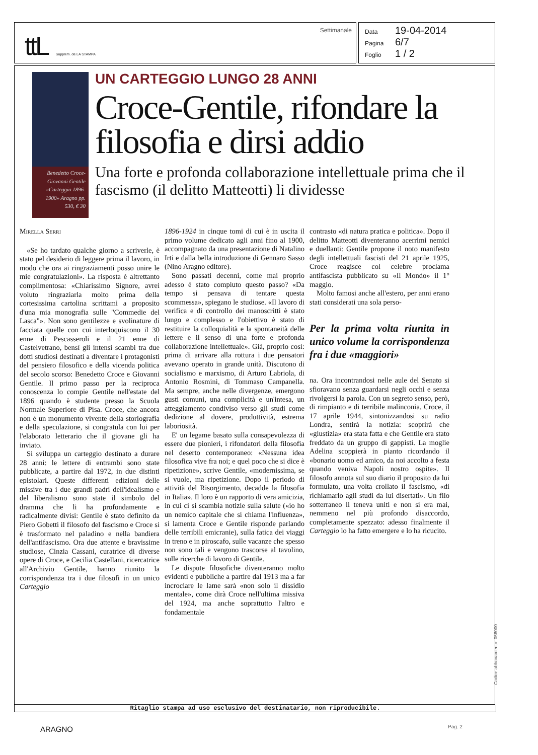ttL Supplem. de LA STAMPA Settimanale
Data 19-04-2014
Pagina 6/7
Foglio 1 / 2
Benedetto Croce-Giovanni Gentile «Carteggio 1896-1900» Aragno pp. 530, € 30
UN CARTEGGIO LUNGO 28 ANNI
Croce-Gentile, rifondare la filosofia e dirsi addio
Una forte e profonda collaborazione intellettuale prima che il fascismo (il delitto Matteotti) li dividesse
Mirella Serri
«Se ho tardato qualche giorno a scriverle, è stato pel desiderio di leggere prima il lavoro, in modo che ora ai ringraziamenti posso unire le mie congratulazioni». La risposta è altrettanto complimentosa: «Chiarissimo Signore, avrei voluto ringraziarla molto prima della cortesissima cartolina scrittami a proposito d'una mia monografia sulle "Commedie del Lasca"». Non sono gentilezze e svolinature di facciata quelle con cui interloquiscono il 30 enne di Pescasseroli e il 21 enne di Castelvetrano, bensì gli intensi scambi tra due dotti studiosi destinati a diventare i protagonisti del pensiero filosofico e della vicenda politica del secolo scorso: Benedetto Croce e Giovanni Gentile. Il primo passo per la reciproca conoscenza lo compie Gentile nell'estate del 1896 quando è studente presso la Scuola Normale Superiore di Pisa. Croce, che ancora non è un monumento vivente della storiografia e della speculazione, si congratula con lui per l'elaborato letterario che il giovane gli ha inviato.
Si sviluppa un carteggio destinato a durare 28 anni: le lettere di entrambi sono state pubblicate, a partire dal 1972, in due distinti epistolari. Queste differenti edizioni delle missive tra i due grandi padri dell'idealismo e del liberalismo sono state il simbolo del dramma che li ha profondamente e radicalmente divisi: Gentile è stato definito da Piero Gobetti il filosofo del fascismo e Croce si è trasformato nel paladino e nella bandiera dell'antifascismo. Ora due attente e bravissime studiose, Cinzia Cassani, curatrice di diverse opere di Croce, e Cecilia Castellani, ricercatrice all'Archivio Gentile, hanno riunito la corrispondenza tra i due filosofi in un unico Carteggio
1896-1924 in cinque tomi di cui è in uscita il primo volume dedicato agli anni fino al 1900, accompagnato da una presentazione di Natalino Irti e dalla bella introduzione di Gennaro Sasso (Nino Aragno editore).
Sono passati decenni, come mai proprio adesso è stato compiuto questo passo? «Da tempo si pensava di tentare questa scommessa», spiegano le studiose. «Il lavoro di verifica e di controllo dei manoscritti è stato lungo e complesso e l'obiettivo è stato di restituire la colloquialità e la spontaneità delle lettere e il senso di una forte e profonda collaborazione intellettuale». Già, proprio così: prima di arrivare alla rottura i due pensatori avevano operato in grande unità. Discutono di socialismo e marxismo, di Arturo Labriola, di Antonio Rosmini, di Tommaso Campanella. Ma sempre, anche nelle divergenze, emergono gusti comuni, una complicità e un'intesa, un atteggiamento condiviso verso gli studi come dedizione al dovere, produttività, estrema laboriosità.
E' un legame basato sulla consapevolezza di essere due pionieri, i rifondatori della filosofia nel deserto contemporaneo: «Nessuna idea filosofica vive fra noi; e quel poco che si dice è ripetizione», scrive Gentile, «modernissima, se si vuole, ma ripetizione. Dopo il periodo di attività del Risorgimento, decadde la filosofia in Italia». Il loro è un rapporto di vera amicizia, in cui ci si scambia notizie sulla salute («io ho un nemico capitale che si chiama l'influenza», si lamenta Croce e Gentile risponde parlando delle terribili emicranie), sulla fatica dei viaggi in treno e in piroscafo, sulle vacanze che spesso non sono tali e vengono trascorse al tavolino, sulle ricerche di lavoro di Gentile.
Le dispute filosofiche diventeranno molto evidenti e pubbliche a partire dal 1913 ma a far incrociare le lame sarà «non solo il dissidio mentale», come dirà Croce nell'ultima missiva del 1924, ma anche soprattutto l'altro e fondamentale
contrasto «di natura pratica e politica». Dopo il delitto Matteotti diventeranno acerrimi nemici e duellanti: Gentile propone il noto manifesto degli intellettuali fascisti del 21 aprile 1925, Croce reagisce col celebre proclama antifascista pubblicato su «Il Mondo» il 1° maggio.
Molto famosi anche all'estero, per anni erano stati considerati una sola perso-
Per la prima volta riunita in unico volume la corrispondenza fra i due «maggiori»
na. Ora incontrandosi nelle aule del Senato si sfioravano senza guardarsi negli occhi e senza rivolgersi la parola. Con un segreto senso, però, di rimpianto e di terribile malinconia. Croce, il 17 aprile 1944, sintonizzandosi su radio Londra, sentirà la notizia: scoprirà che «giustizia» era stata fatta e che Gentile era stato freddato da un gruppo di gappisti. La moglie Adelina scoppierà in pianto ricordando il «bonario uomo ed amico, da noi accolto a festa quando veniva Napoli nostro ospite». Il filosofo annota sul suo diario il proposito da lui formulato, una volta crollato il fascismo, «di richiamarlo agli studi da lui disertati». Un filo sotterraneo li teneva uniti e non si era mai, nemmeno nel più profondo disaccordo, completamente spezzato: adesso finalmente il Carteggio lo ha fatto emergere e lo ha ricucito.
Ritaglio stampa ad uso esclusivo del destinatario, non riproducibile.
Codice abbonamento: 056000
ARAGNO Pag. 2